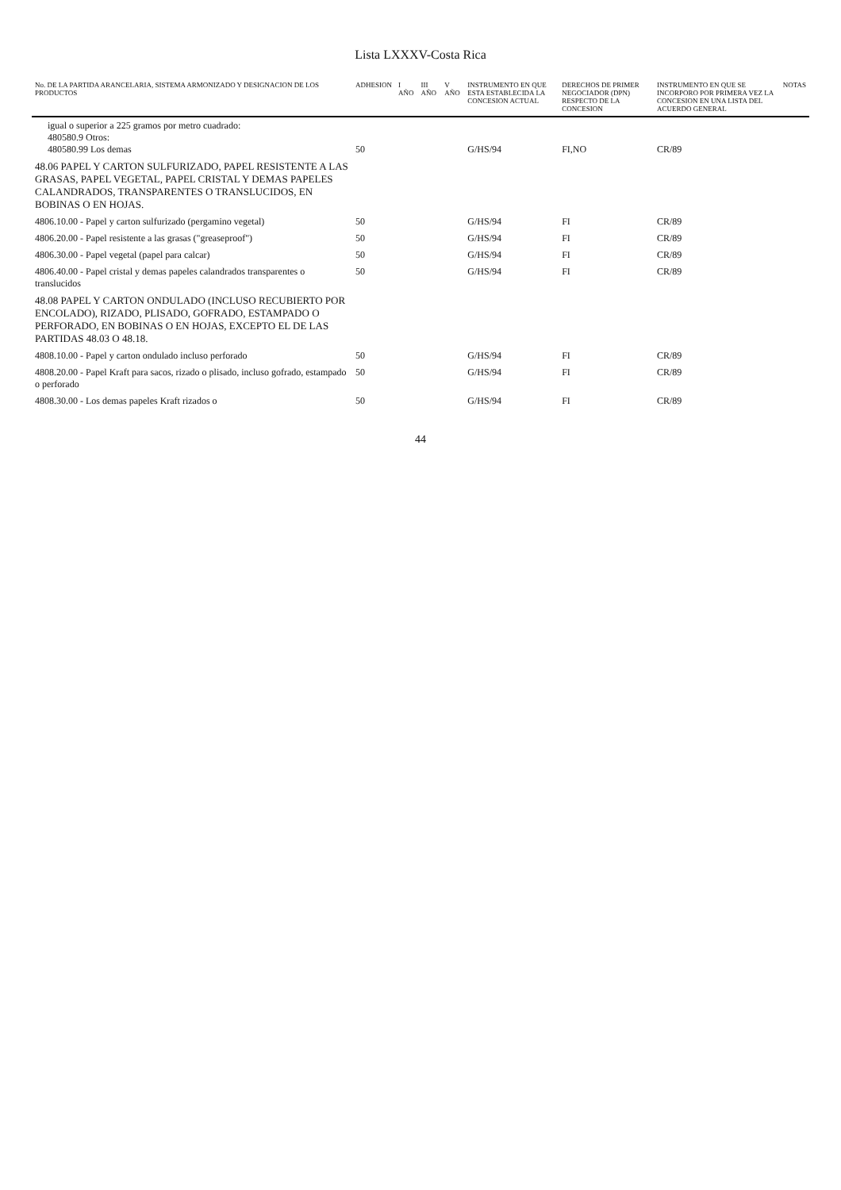Lista LXXXV-Costa Rica
| No. DE LA PARTIDA ARANCELARIA, SISTEMA ARMONIZADO Y DESIGNACION DE LOS PRODUCTOS | ADHESION | I AÑO | III AÑO | V AÑO | INSTRUMENTO EN QUE ESTA ESTABLECIDA LA CONCESION ACTUAL | DERECHOS DE PRIMER NEGOCIADOR (DPN) RESPECTO DE LA CONCESION | INSTRUMENTO EN QUE SE INCORPORO POR PRIMERA VEZ LA CONCESION EN UNA LISTA DEL ACUERDO GENERAL | NOTAS |
| --- | --- | --- | --- | --- | --- | --- | --- | --- |
| igual o superior a 225 gramos por metro cuadrado: 480580.9 Otros: 480580.99 Los demas | 50 | | | | G/HS/94 | FI,NO | CR/89 | |
| 48.06 PAPEL Y CARTON SULFURIZADO, PAPEL RESISTENTE A LAS GRASAS, PAPEL VEGETAL, PAPEL CRISTAL Y DEMAS PAPELES CALANDRADOS, TRANSPARENTES O TRANSLUCIDOS, EN BOBINAS O EN HOJAS. | | | | | | | | |
| 4806.10.00 - Papel y carton sulfurizado (pergamino vegetal) | 50 | | | | G/HS/94 | FI | CR/89 | |
| 4806.20.00 - Papel resistente a las grasas ("greaseproof") | 50 | | | | G/HS/94 | FI | CR/89 | |
| 4806.30.00 - Papel vegetal (papel para calcar) | 50 | | | | G/HS/94 | FI | CR/89 | |
| 4806.40.00 - Papel cristal y demas papeles calandrados transparentes o translucidos | 50 | | | | G/HS/94 | FI | CR/89 | |
| 48.08 PAPEL Y CARTON ONDULADO (INCLUSO RECUBIERTO POR ENCOLADO), RIZADO, PLISADO, GOFRADO, ESTAMPADO O PERFORADO, EN BOBINAS O EN HOJAS, EXCEPTO EL DE LAS PARTIDAS 48.03 O 48.18. | | | | | | | | |
| 4808.10.00 - Papel y carton ondulado incluso perforado | 50 | | | | G/HS/94 | FI | CR/89 | |
| 4808.20.00 - Papel Kraft para sacos, rizado o plisado, incluso gofrado, estampado o perforado | 50 | | | | G/HS/94 | FI | CR/89 | |
| 4808.30.00 - Los demas papeles Kraft rizados o | 50 | | | | G/HS/94 | FI | CR/89 | |
44